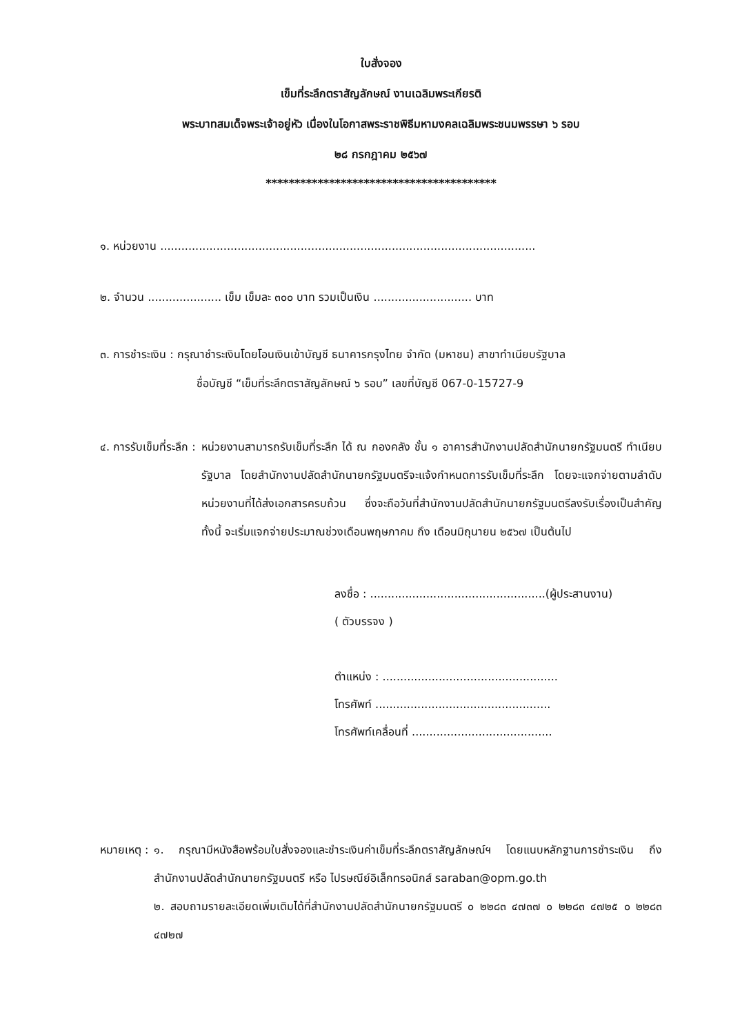ใบสั่งจอง
เข็มที่ระลึกตราสัญลักษณ์ งานเฉลิมพระเกียรติ
พระบาทสมเด็จพระเจ้าอยู่หัว เนื่องในโอกาสพระราชพิธีมหามงคลเฉลิมพระชนมพรรษา ๖ รอบ
๒๘ กรกฎาคม ๒๕๖๗
****************************************
๑. หน่วยงาน ...........................................................................................................
๒. จำนวน ..................... เข็ม เข็มละ ๓๐๐ บาท รวมเป็นเงิน ............................ บาท
๓. การชำระเงิน : กรุณาชำระเงินโดยโอนเงินเข้าบัญชี ธนาคารกรุงไทย จำกัด (มหาชน) สาขาทำเนียบรัฐบาล
ชื่อบัญชี “เข็มที่ระลึกตราสัญลักษณ์ ๖ รอบ” เลขที่บัญชี 067-0-15727-9
๔. การรับเข็มที่ระลึก : หน่วยงานสามารถรับเข็มที่ระลึก ได้ ณ กองคลัง ชั้น ๑ อาคารสำนักงานปลัดสำนักนายกรัฐมนตรี ทำเนียบรัฐบาล โดยสำนักงานปลัดสำนักนายกรัฐมนตรีจะแจ้งกำหนดการรับเข็มที่ระลึก โดยจะแจกจ่ายตามลำดับหน่วยงานที่ได้ส่งเอกสารครบถ้วน ซึ่งจะถือวันที่สำนักงานปลัดสำนักนายกรัฐมนตรีลงรับเรื่องเป็นสำคัญ ทั้งนี้ จะเริ่มแจกจ่ายประมาณช่วงเดือนพฤษภาคม ถึง เดือนมิถุนายน ๒๕๖๗ เป็นต้นไป
ลงชื่อ : ..................................................(ผู้ประสานงาน)
( ตัวบรรจง )
ตำแหน่ง : ..................................................
โทรศัพท์ ..................................................
โทรศัพท์เคลื่อนที่ ........................................
หมายเหตุ : ๑. กรุณามีหนังสือพร้อมใบสั่งจองและชำระเงินค่าเข็มที่ระลึกตราสัญลักษณ์ฯ โดยแนบหลักฐานการชำระเงิน ถึงสำนักงานปลัดสำนักนายกรัฐมนตรี หรือ ไปรษณีย์อิเล็กทรอนิกส์ saraban@opm.go.th
๒. สอบถามรายละเอียดเพิ่มเติมได้ที่สำนักงานปลัดสำนักนายกรัฐมนตรี ๐ ๒๒๘๓ ๔๗๓๗ ๐ ๒๒๘๓ ๔๗๒๕ ๐ ๒๒๘๓ ๔๗๒๗